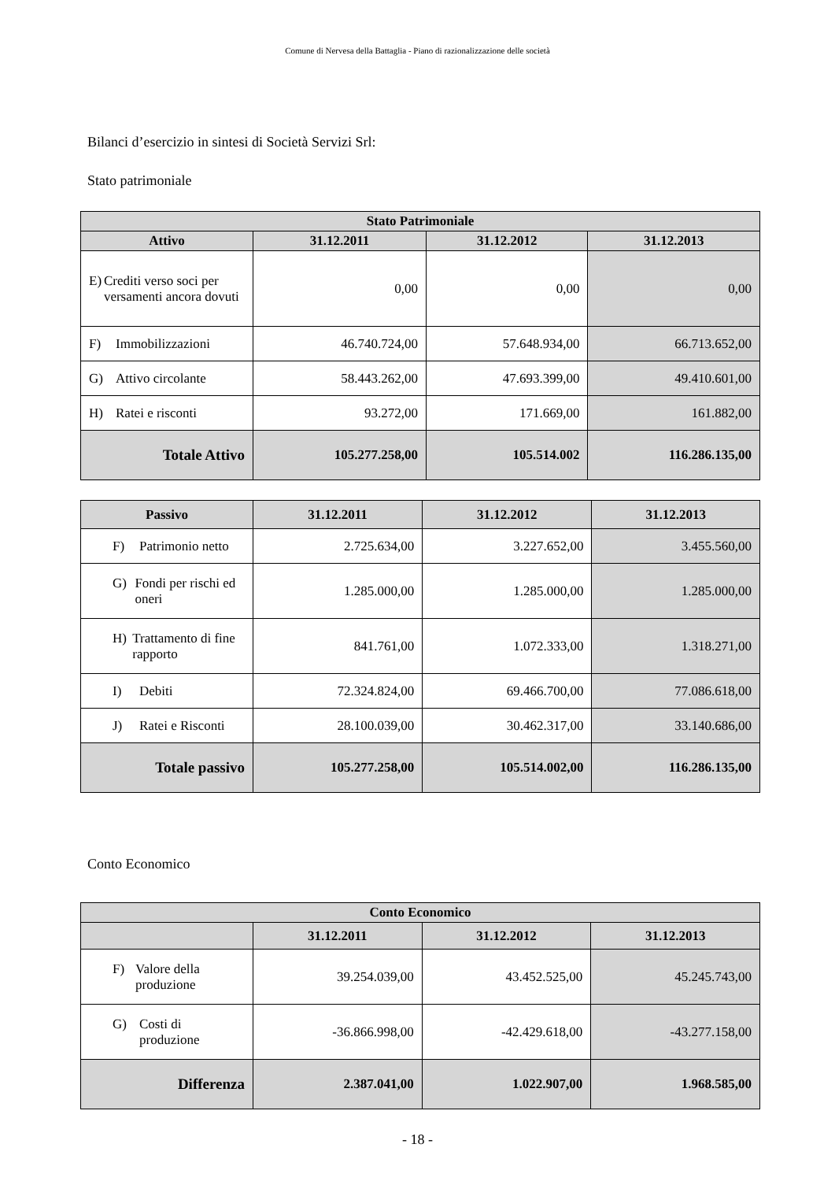Comune di Nervesa della Battaglia - Piano di razionalizzazione delle società
Bilanci d’esercizio in sintesi di Società Servizi Srl:
Stato patrimoniale
| Stato Patrimoniale | | | |
| --- | --- | --- | --- |
| Attivo | 31.12.2011 | 31.12.2012 | 31.12.2013 |
| E) Crediti verso soci per versamenti ancora dovuti | 0,00 | 0,00 | 0,00 |
| F) Immobilizzazioni | 46.740.724,00 | 57.648.934,00 | 66.713.652,00 |
| G) Attivo circolante | 58.443.262,00 | 47.693.399,00 | 49.410.601,00 |
| H) Ratei e risconti | 93.272,00 | 171.669,00 | 161.882,00 |
| Totale Attivo | 105.277.258,00 | 105.514.002 | 116.286.135,00 |
| Passivo | 31.12.2011 | 31.12.2012 | 31.12.2013 |
| --- | --- | --- | --- |
| F) Patrimonio netto | 2.725.634,00 | 3.227.652,00 | 3.455.560,00 |
| G) Fondi per rischi ed oneri | 1.285.000,00 | 1.285.000,00 | 1.285.000,00 |
| H) Trattamento di fine rapporto | 841.761,00 | 1.072.333,00 | 1.318.271,00 |
| I) Debiti | 72.324.824,00 | 69.466.700,00 | 77.086.618,00 |
| J) Ratei e Risconti | 28.100.039,00 | 30.462.317,00 | 33.140.686,00 |
| Totale passivo | 105.277.258,00 | 105.514.002,00 | 116.286.135,00 |
Conto Economico
| Conto Economico | | | |
| --- | --- | --- | --- |
| | 31.12.2011 | 31.12.2012 | 31.12.2013 |
| F) Valore della produzione | 39.254.039,00 | 43.452.525,00 | 45.245.743,00 |
| G) Costi di produzione | -36.866.998,00 | -42.429.618,00 | -43.277.158,00 |
| Differenza | 2.387.041,00 | 1.022.907,00 | 1.968.585,00 |
- 18 -